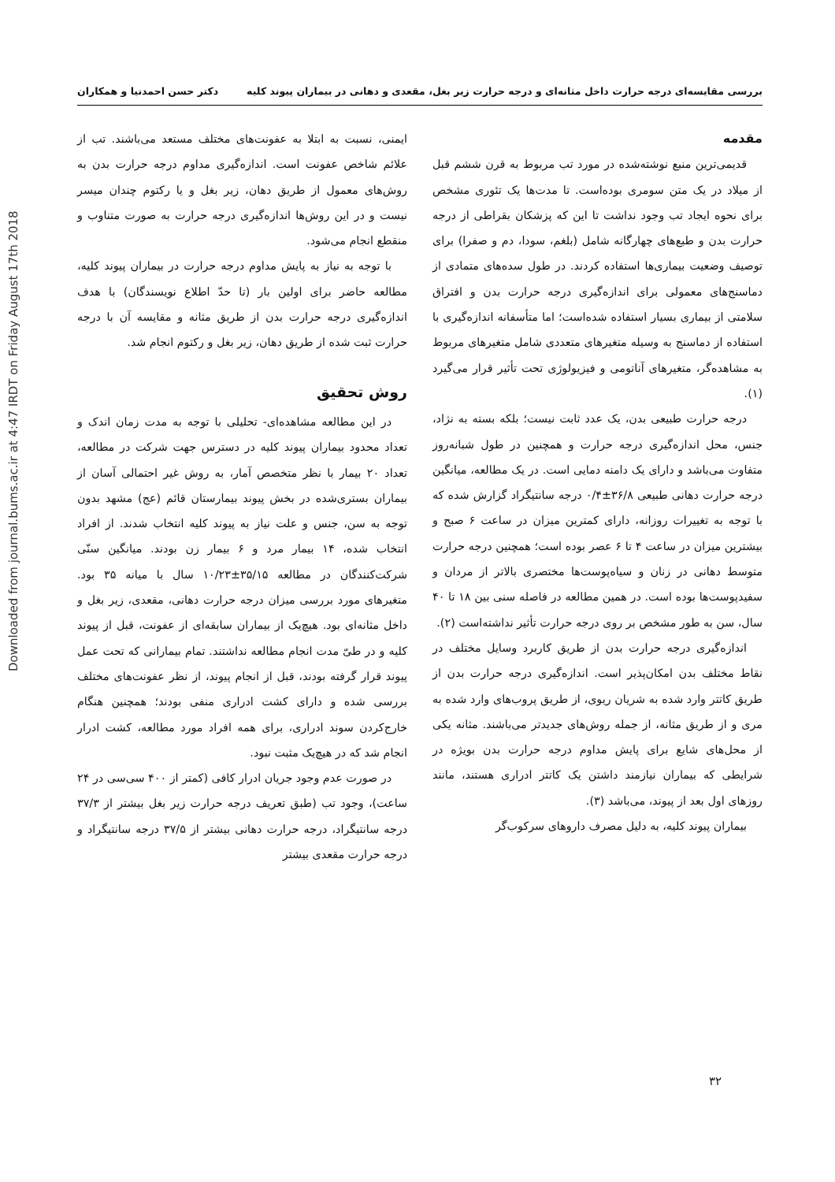Downloaded from journal.bums.ac.ir at 4:47 IRDT on Friday August 17th 2018
بررسی مقایسه‌ای درجه حرارت داخل مثانه‌ای و درجه حرارت زیر بغل، مقعدی و دهانی در بیماران پیوند کلیه دکتر حسن احمدنیا و همکاران
مقدمه
قدیمی‌ترین منبع نوشته‌شده در مورد تب مربوط به قرن ششم قبل از میلاد در یک متن سومری بوده‌است. تا مدت‌ها یک تئوری مشخص برای نحوه ایجاد تب وجود نداشت تا این که پزشکان بقراطی از درجه حرارت بدن و طبع‌های چهارگانه شامل (بلغم، سودا، دم و صفرا) برای توصیف وضعیت بیماری‌ها استفاده کردند. در طول سده‌های متمادی از دماسنج‌های معمولی برای اندازه‌گیری درجه حرارت بدن و افتراق سلامتی از بیماری بسیار استفاده شده‌است؛ اما متأسفانه اندازه‌گیری با استفاده از دماسنج به وسیله متغیرهای متعددی شامل متغیرهای مربوط به مشاهده‌گر، متغیرهای آناتومی و فیزیولوژی تحت تأثیر قرار می‌گیرد (۱).
درجه حرارت طبیعی بدن، یک عدد ثابت نیست؛ بلکه بسته به نژاد، جنس، محل اندازه‌گیری درجه حرارت و همچنین در طول شبانه‌روز متفاوت می‌باشد و دارای یک دامنه دمایی است. در یک مطالعه، میانگین درجه حرارت دهانی طبیعی ۳۶/۸±۰/۴ درجه سانتیگراد گزارش شده که با توجه به تغییرات روزانه، دارای کمترین میزان در ساعت ۶ صبح و بیشترین میزان در ساعت ۴ تا ۶ عصر بوده است؛ همچنین درجه حرارت متوسط دهانی در زنان و سیاه‌پوست‌ها مختصری بالاتر از مردان و سفیدپوست‌ها بوده است. در همین مطالعه در فاصله سنی بین ۱۸ تا ۴۰ سال، سن به طور مشخص بر روی درجه حرارت تأثیر نداشته‌است (۲).
اندازه‌گیری درجه حرارت بدن از طریق کاربرد وسایل مختلف در نقاط مختلف بدن امکان‌پذیر است. اندازه‌گیری درجه حرارت بدن از طریق کاتتر وارد شده به شریان ریوی، از طریق پروب‌های وارد شده به مری و از طریق مثانه، از جمله روش‌های جدیدتر می‌باشند. مثانه یکی از محل‌های شایع برای پایش مداوم درجه حرارت بدن بویژه در شرایطی که بیماران نیازمند داشتن یک کاتتر ادراری هستند، مانند روزهای اول بعد از پیوند، می‌باشد (۳).
بیماران پیوند کلیه، به دلیل مصرف داروهای سرکوب‌گر
ایمنی، نسبت به ابتلا به عفونت‌های مختلف مستعد می‌باشند. تب از علائم شاخص عفونت است. اندازه‌گیری مداوم درجه حرارت بدن به روش‌های معمول از طریق دهان، زیر بغل و یا رکتوم چندان میسر نیست و در این روش‌ها اندازه‌گیری درجه حرارت به صورت متناوب و منقطع انجام می‌شود.
با توجه به نیاز به پایش مداوم درجه حرارت در بیماران پیوند کلیه، مطالعه حاضر برای اولین بار (تا حدّ اطلاع نویسندگان) با هدف اندازه‌گیری درجه حرارت بدن از طریق مثانه و مقایسه آن با درجه حرارت ثبت شده از طریق دهان، زیر بغل و رکتوم انجام شد.
روش تحقیق
در این مطالعه مشاهده‌ای- تحلیلی با توجه به مدت زمان اندک و تعداد محدود بیماران پیوند کلیه در دسترس جهت شرکت در مطالعه، تعداد ۲۰ بیمار با نظر متخصص آمار، به روش غیر احتمالی آسان از بیماران بستری‌شده در بخش پیوند بیمارستان قائم (عج) مشهد بدون توجه به سن، جنس و علت نیاز به پیوند کلیه انتخاب شدند. از افراد انتخاب شده، ۱۴ بیمار مرد و ۶ بیمار زن بودند. میانگین سنّی شرکت‌کنندگان در مطالعه ۳۵/۱۵±۱۰/۲۳ سال با میانه ۳۵ بود. متغیرهای مورد بررسی میزان درجه حرارت دهانی، مقعدی، زیر بغل و داخل مثانه‌ای بود. هیچ‌یک از بیماران سابقه‌ای از عفونت، قبل از پیوند کلیه و در طیّ مدت انجام مطالعه نداشتند. تمام بیمارانی که تحت عمل پیوند قرار گرفته بودند، قبل از انجام پیوند، از نظر عفونت‌های مختلف بررسی شده و دارای کشت ادراری منفی بودند؛ همچنین هنگام خارج‌کردن سوند ادراری، برای همه افراد مورد مطالعه، کشت ادرار انجام شد که در هیچ‌یک مثبت نبود.
در صورت عدم وجود جریان ادرار کافی (کمتر از ۴۰۰ سی‌سی در ۲۴ ساعت)، وجود تب (طبق تعریف درجه حرارت زیر بغل بیشتر از ۳۷/۳ درجه سانتیگراد، درجه حرارت دهانی بیشتر از ۳۷/۵ درجه سانتیگراد و درجه حرارت مقعدی بیشتر
۳۲